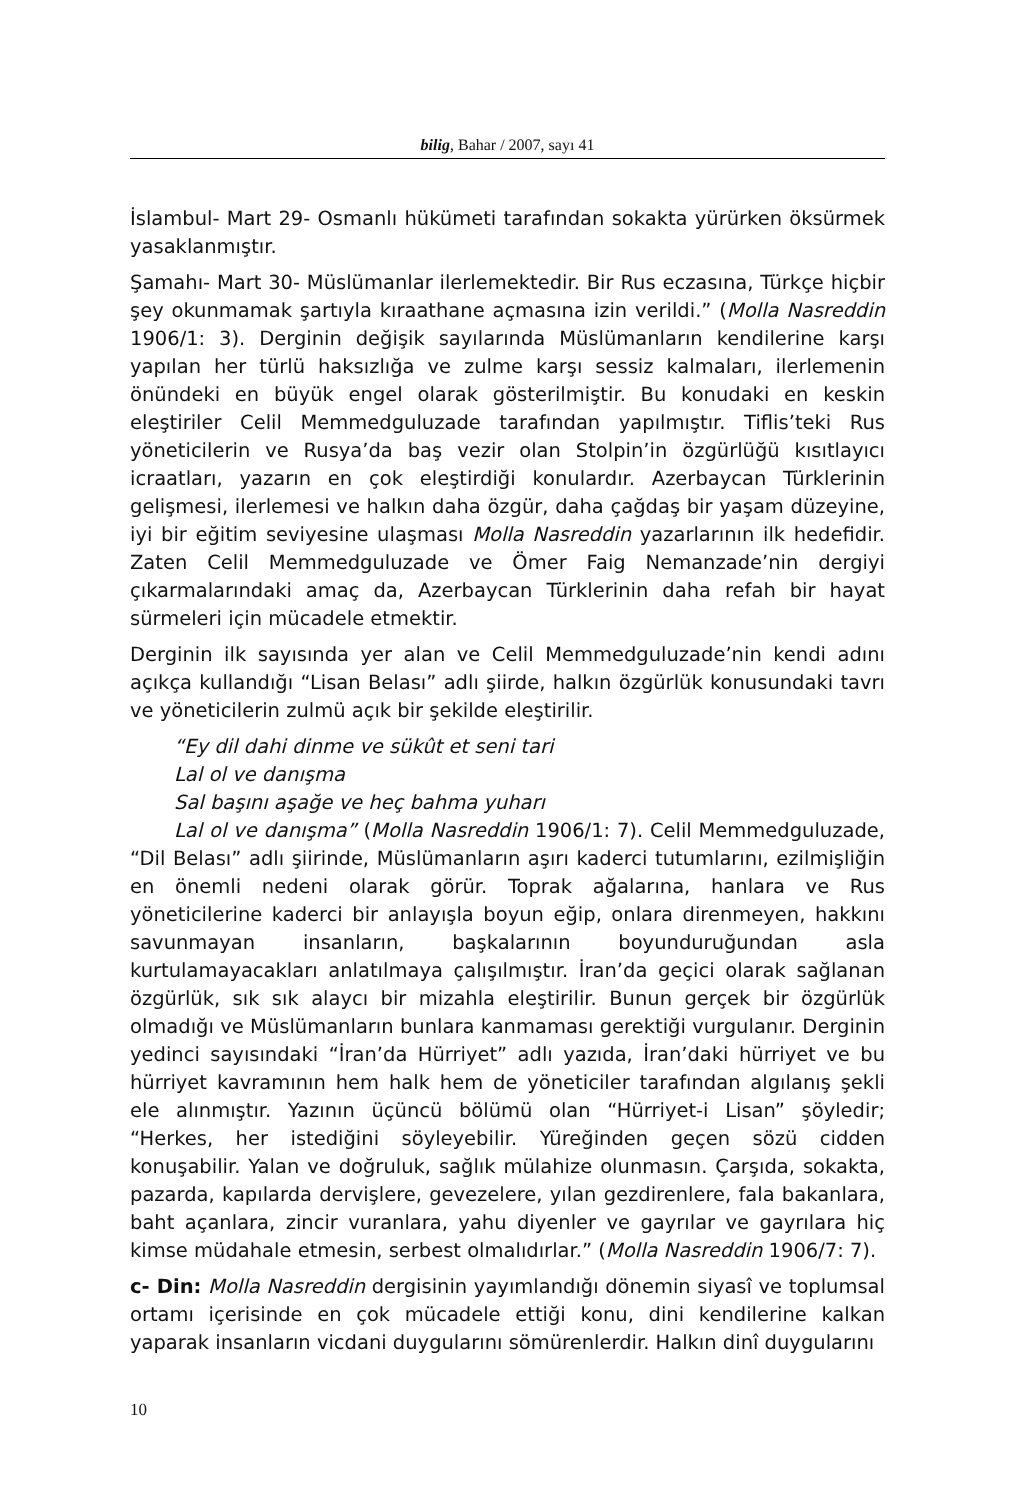bilig, Bahar / 2007, sayı 41
İslambul- Mart 29- Osmanlı hükümeti tarafından sokakta yürürken öksürmek yasaklanmıştır.
Şamahı- Mart 30- Müslümanlar ilerlemektedir. Bir Rus eczasına, Türkçe hiçbir şey okunmamak şartıyla kıraathane açmasına izin verildi.” (Molla Nasreddin 1906/1: 3). Derginin değişik sayılarında Müslümanların kendilerine karşı yapılan her türlü haksızlığa ve zulme karşı sessiz kalmaları, ilerlemenin önündeki en büyük engel olarak gösterilmiştir. Bu konudaki en keskin eleştiriler Celil Memmedguluzade tarafından yapılmıştır. Tiflis’teki Rus yöneticilerin ve Rusya’da baş vezir olan Stolpin’in özgürlüğü kısıtlayıcı icraatları, yazarın en çok eleştirdiği konulardır. Azerbaycan Türklerinin gelişmesi, ilerlemesi ve halkın daha özgür, daha çağdaş bir yaşam düzeyine, iyi bir eğitim seviyesine ulaşması Molla Nasreddin yazarlarının ilk hedefidir. Zaten Celil Memmedguluzade ve Ömer Faig Nemanzade’nin dergiyi çıkarmalarındaki amaç da, Azerbaycan Türklerinin daha refah bir hayat sürmeleri için mücadele etmektir.
Derginin ilk sayısında yer alan ve Celil Memmedguluzade’nin kendi adını açıkça kullandığı “Lisan Belası” adlı şiirde, halkın özgürlük konusundaki tavrı ve yöneticilerin zulmü açık bir şekilde eleştirilir.
“Ey dil dahi dinme ve sükût et seni tari
Lal ol ve danışma
Sal başını aşağe ve heç bahma yuharı
Lal ol ve danışma” (Molla Nasreddin 1906/1: 7). Celil Memmedguluzade, “Dil Belası” adlı şiirinde, Müslümanların aşırı kaderci tutumlarını, ezilmişliğin en önemli nedeni olarak görür. Toprak ağalarına, hanlara ve Rus yöneticilerine kaderci bir anlayışla boyun eğip, onlara direnmeyen, hakkını savunmayan insanların, başkalarının boyunduruğundan asla kurtulamayacakları anlatılmaya çalışılmıştır. İran’da geçici olarak sağlanan özgürlük, sık sık alaycı bir mizahla eleştirilir. Bunun gerçek bir özgürlük olmadığı ve Müslümanların bunlara kanmaması gerektiği vurgulanır. Derginin yedinci sayısındaki “İran’da Hürriyet” adlı yazıda, İran’daki hürriyet ve bu hürriyet kavramının hem halk hem de yöneticiler tarafından algılanış şekli ele alınmıştır. Yazının üçüncü bölümü olan “Hürriyet-i Lisan” şöyledir; “Herkes, her istediğini söyleyebilir. Yüreğinden geçen sözü cidden konuşabilir. Yalan ve doğruluk, sağlık mülahize olunmasın. Çarşıda, sokakta, pazarda, kapılarda dervişlere, gevezelere, yılan gezdirenlere, fala bakanlara, baht açanlara, zincir vuranlara, yahu diyenler ve gayrılar ve gayrılara hiç kimse müdahale etmesin, serbest olmalıdırlar.” (Molla Nasreddin 1906/7: 7).
c- Din: Molla Nasreddin dergisinin yayımlandığı dönemin siyasî ve toplumsal ortamı içerisinde en çok mücadele ettiği konu, dini kendilerine kalkan yaparak insanların vicdani duygularını sömürenlerdir. Halkın dinî duygularını
10